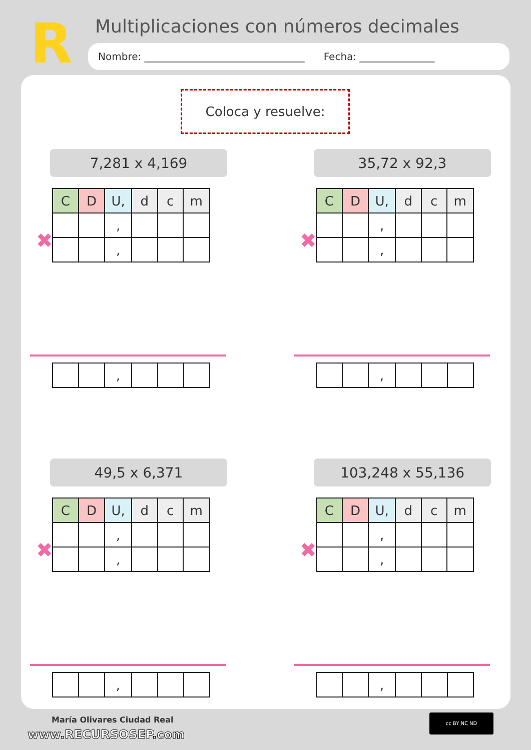R
Multiplicaciones con números decimales
Nombre: ________________________________ Fecha: _______________
Coloca y resuelve:
7,281 x 4,169
| C | D | U, | d | c | m |
| | | , | | | |
| | | , | | | |
✖
| | | , | | | |
35,72 x 92,3
| C | D | U, | d | c | m |
| | | , | | | |
| | | , | | | |
✖
| | | , | | | |
49,5 x 6,371
| C | D | U, | d | c | m |
| | | , | | | |
| | | , | | | |
✖
| | | , | | | |
103,248 x 55,136
| C | D | U, | d | c | m |
| | | , | | | |
| | | , | | | |
✖
| | | , | | | |
María Olivares Ciudad Real
www.RECURSOSEP.com
cc BY NC ND